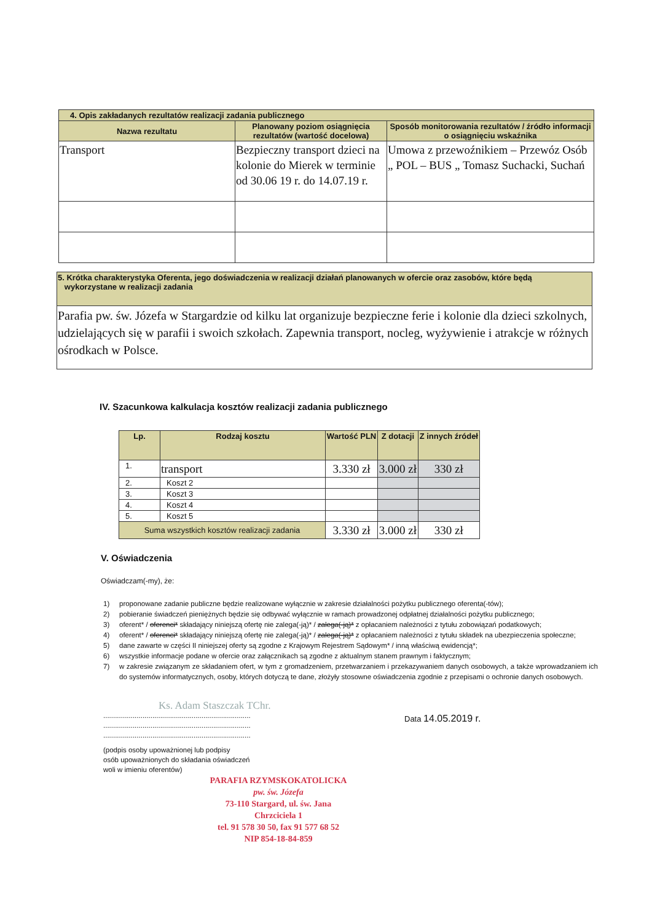| 4. Opis zakładanych rezultatów realizacji zadania publicznego | | |
| Nazwa rezultatu | Planowany poziom osiągnięcia rezultatów (wartość docelowa) | Sposób monitorowania rezultatów / źródło informacji o osiągnięciu wskaźnika |
| Transport | Bezpieczny transport dzieci na kolonie do Mierek w terminie od 30.06 19 r. do 14.07.19 r. | Umowa z przewoźnikiem – Przewóz Osób „ POL – BUS „ Tomasz Suchacki, Suchań |
| 5. Krótka charakterystyka Oferenta, jego doświadczenia w realizacji działań planowanych w ofercie oraz zasobów, które będą wykorzystane w realizacji zadania |
| Parafia pw. św. Józefa w Stargardzie od kilku lat organizuje bezpieczne ferie i kolonie dla dzieci szkolnych, udzielających się w parafii i swoich szkołach. Zapewnia transport, nocleg, wyżywienie i atrakcje w różnych ośrodkach w Polsce. |
IV. Szacunkowa kalkulacja kosztów realizacji zadania publicznego
| Lp. | Rodzaj kosztu | Wartość PLN | Z dotacji | Z innych źródeł |
| --- | --- | --- | --- | --- |
| 1. | transport | 3.330 zł | 3.000 zł | 330 zł |
| 2. | Koszt 2 | | | |
| 3. | Koszt 3 | | | |
| 4. | Koszt 4 | | | |
| 5. | Koszt 5 | | | |
| Suma wszystkich kosztów realizacji zadania | | 3.330 zł | 3.000 zł | 330 zł |
V. Oświadczenia
Oświadczam(-my), że:
1) proponowane zadanie publiczne będzie realizowane wyłącznie w zakresie działalności pożytku publicznego oferenta(-tów);
2) pobieranie świadczeń pieniężnych będzie się odbywać wyłącznie w ramach prowadzonej odpłatnej działalności pożytku publicznego;
3) oferent* / oferenci* składający niniejszą ofertę nie zalega(-ją)* / zalega(-ją)* z opłacaniem należności z tytułu zobowiązań podatkowych;
4) oferent* / oferenci* składający niniejszą ofertę nie zalega(-ją)* / zalega(-ją)* z opłacaniem należności z tytułu składek na ubezpieczenia społeczne;
5) dane zawarte w części II niniejszej oferty są zgodne z Krajowym Rejestrem Sądowym* / inną właściwą ewidencją*;
6) wszystkie informacje podane w ofercie oraz załącznikach są zgodne z aktualnym stanem prawnym i faktycznym;
7) w zakresie związanym ze składaniem ofert, w tym z gromadzeniem, przetwarzaniem i przekazywaniem danych osobowych, a także wprowadzaniem ich do systemów informatycznych, osoby, których dotyczą te dane, złożyły stosowne oświadczenia zgodnie z przepisami o ochronie danych osobowych.
Ks. Adam Staszczak TChr.
...........................................................................
...........................................................................
...........................................................................
(podpis osoby upoważnionej lub podpisy
osób upoważnionych do składania oświadczeń
woli w imieniu oferentów)
PARAFIA RZYMSKOKATOLICKA
pw. św. Józefa
73-110 Stargard, ul. św. Jana Chrzciciela 1
tel. 91 578 30 50, fax 91 577 68 52
NIP 854-18-84-859
Data 14.05.2019 r.